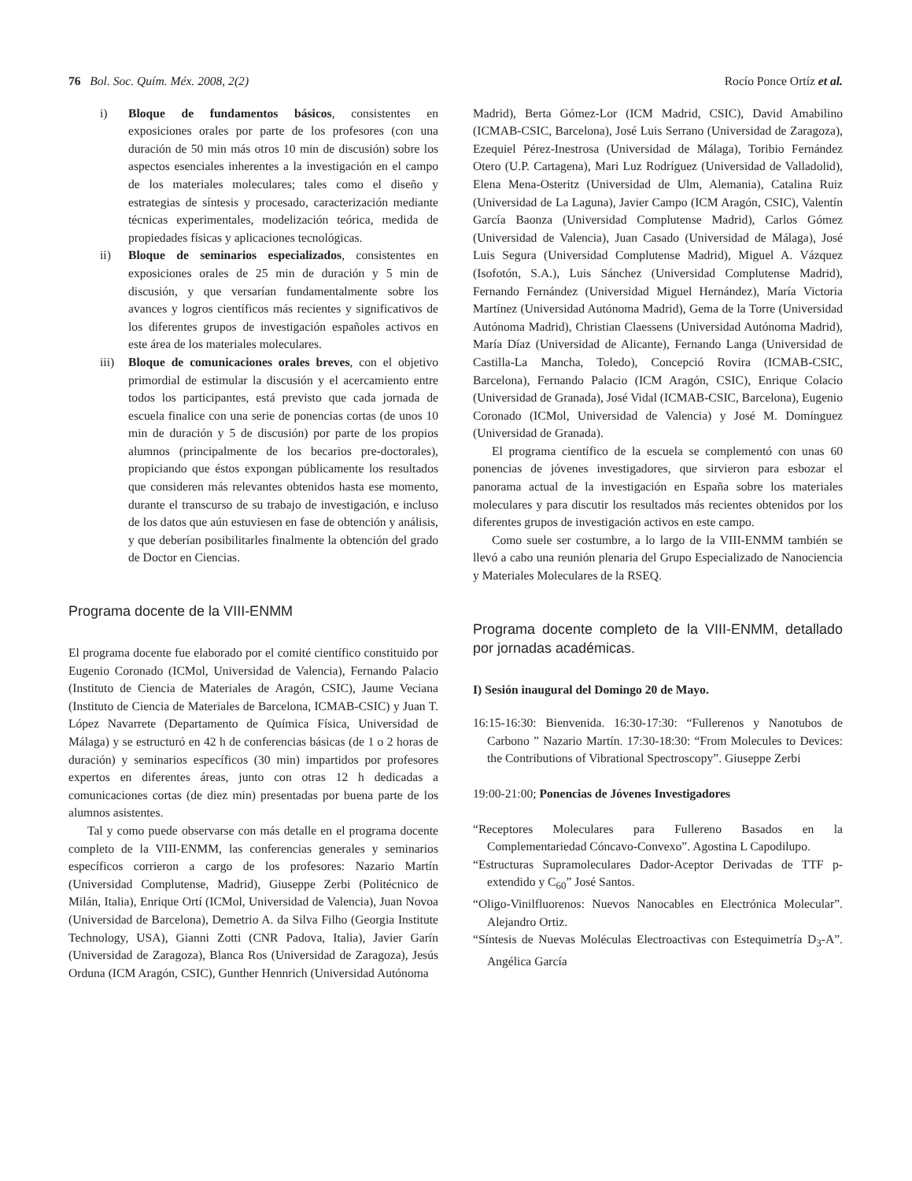76 Bol. Soc. Quím. Méx. 2008, 2(2) Rocío Ponce Ortíz et al.
i) Bloque de fundamentos básicos, consistentes en exposiciones orales por parte de los profesores (con una duración de 50 min más otros 10 min de discusión) sobre los aspectos esenciales inherentes a la investigación en el campo de los materiales moleculares; tales como el diseño y estrategias de síntesis y procesado, caracterización mediante técnicas experimentales, modelización teórica, medida de propiedades físicas y aplicaciones tecnológicas.
ii) Bloque de seminarios especializados, consistentes en exposiciones orales de 25 min de duración y 5 min de discusión, y que versarían fundamentalmente sobre los avances y logros científicos más recientes y significativos de los diferentes grupos de investigación españoles activos en este área de los materiales moleculares.
iii)
Bloque de comunicaciones orales breves, con el objetivo primordial de estimular la discusión y el acercamiento entre todos los participantes, está previsto que cada jornada de escuela finalice con una serie de ponencias cortas (de unos 10 min de duración y 5 de discusión) por parte de los propios alumnos (principalmente de los becarios pre-doctorales), propiciando que éstos expongan públicamente los resultados que consideren más relevantes obtenidos hasta ese momento, durante el transcurso de su trabajo de investigación, e incluso de los datos que aún estuviesen en fase de obtención y análisis, y que deberían posibilitarles finalmente la obtención del grado de Doctor en Ciencias.
Programa docente de la VIII-ENMM
El programa docente fue elaborado por el comité científico constituido por Eugenio Coronado (ICMol, Universidad de Valencia), Fernando Palacio (Instituto de Ciencia de Materiales de Aragón, CSIC), Jaume Veciana (Instituto de Ciencia de Materiales de Barcelona, ICMAB-CSIC) y Juan T. López Navarrete (Departamento de Química Física, Universidad de Málaga) y se estructuró en 42 h de conferencias básicas (de 1 o 2 horas de duración) y seminarios específicos (30 min) impartidos por profesores expertos en diferentes áreas, junto con otras 12 h dedicadas a comunicaciones cortas (de diez min) presentadas por buena parte de los alumnos asistentes.
Tal y como puede observarse con más detalle en el programa docente completo de la VIII-ENMM, las conferencias generales y seminarios específicos corrieron a cargo de los profesores: Nazario Martín (Universidad Complutense, Madrid), Giuseppe Zerbi (Politécnico de Milán, Italia), Enrique Ortí (ICMol, Universidad de Valencia), Juan Novoa (Universidad de Barcelona), Demetrio A. da Silva Filho (Georgia Institute Technology, USA), Gianni Zotti (CNR Padova, Italia), Javier Garín (Universidad de Zaragoza), Blanca Ros (Universidad de Zaragoza), Jesús Orduna (ICM Aragón, CSIC), Gunther Hennrich (Universidad Autónoma
Madrid), Berta Gómez-Lor (ICM Madrid, CSIC), David Amabilino (ICMAB-CSIC, Barcelona), José Luis Serrano (Universidad de Zaragoza), Ezequiel Pérez-Inestrosa (Universidad de Málaga), Toribio Fernández Otero (U.P. Cartagena), Mari Luz Rodríguez (Universidad de Valladolid), Elena Mena-Osteritz (Universidad de Ulm, Alemania), Catalina Ruiz (Universidad de La Laguna), Javier Campo (ICM Aragón, CSIC), Valentín García Baonza (Universidad Complutense Madrid), Carlos Gómez (Universidad de Valencia), Juan Casado (Universidad de Málaga), José Luis Segura (Universidad Complutense Madrid), Miguel A. Vázquez (Isofotón, S.A.), Luis Sánchez (Universidad Complutense Madrid), Fernando Fernández (Universidad Miguel Hernández), María Victoria Martínez (Universidad Autónoma Madrid), Gema de la Torre (Universidad Autónoma Madrid), Christian Claessens (Universidad Autónoma Madrid), María Díaz (Universidad de Alicante), Fernando Langa (Universidad de Castilla-La Mancha, Toledo), Concepció Rovira (ICMAB-CSIC, Barcelona), Fernando Palacio (ICM Aragón, CSIC), Enrique Colacio (Universidad de Granada), José Vidal (ICMAB-CSIC, Barcelona), Eugenio Coronado (ICMol, Universidad de Valencia) y José M. Domínguez (Universidad de Granada).
El programa científico de la escuela se complementó con unas 60 ponencias de jóvenes investigadores, que sirvieron para esbozar el panorama actual de la investigación en España sobre los materiales moleculares y para discutir los resultados más recientes obtenidos por los diferentes grupos de investigación activos en este campo.
Como suele ser costumbre, a lo largo de la VIII-ENMM también se llevó a cabo una reunión plenaria del Grupo Especializado de Nanociencia y Materiales Moleculares de la RSEQ.
Programa docente completo de la VIII-ENMM, detallado por jornadas académicas.
I) Sesión inaugural del Domingo 20 de Mayo.
16:15-16:30: Bienvenida. 16:30-17:30: “Fullerenos y Nanotubos de Carbono ” Nazario Martín. 17:30-18:30: “From Molecules to Devices: the Contributions of Vibrational Spectroscopy”. Giuseppe Zerbi
19:00-21:00; Ponencias de Jóvenes Investigadores
“Receptores Moleculares para Fullereno Basados en la Complementariedad Cóncavo-Convexo”. Agostina L Capodilupo.
“Estructuras Supramoleculares Dador-Aceptor Derivadas de TTF p-extendido y C<sub>60</sub>” José Santos.
“Oligo-Vinilfluorenos: Nuevos Nanocables en Electrónica Molecular”. Alejandro Ortiz.
“Síntesis de Nuevas Moléculas Electroactivas con Estequimetría D<sub>3</sub>-A”. Angélica García